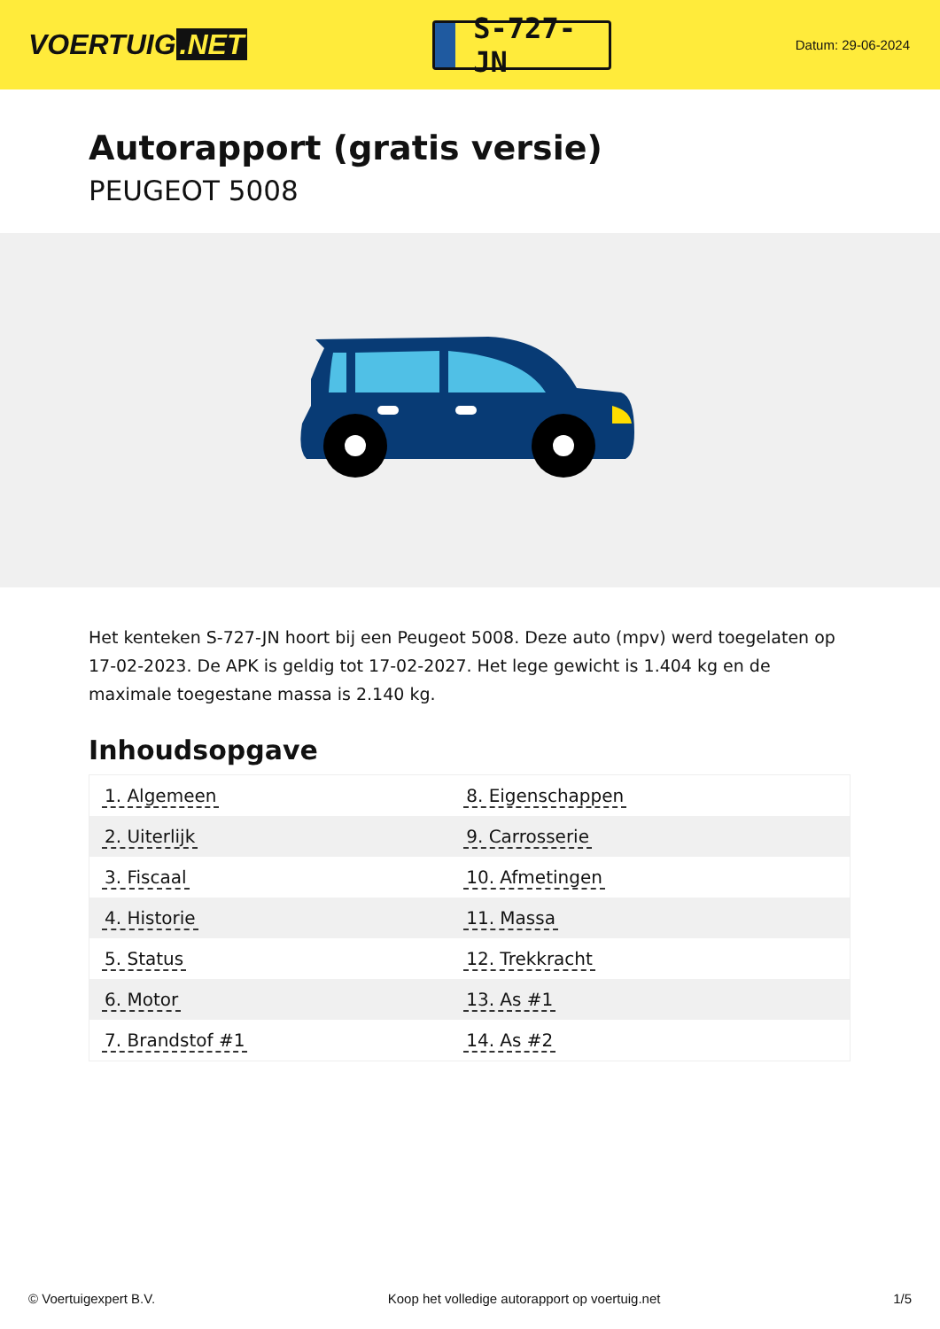VOERTUIG.NET
S-727-JN
Datum: 29-06-2024
Autorapport (gratis versie)
PEUGEOT 5008
Het kenteken S-727-JN hoort bij een Peugeot 5008. Deze auto (mpv) werd toegelaten op 17-02-2023. De APK is geldig tot 17-02-2027. Het lege gewicht is 1.404 kg en de maximale toegestane massa is 2.140 kg.
Inhoudsopgave
| 1. Algemeen | 8. Eigenschappen |
| 2. Uiterlijk | 9. Carrosserie |
| 3. Fiscaal | 10. Afmetingen |
| 4. Historie | 11. Massa |
| 5. Status | 12. Trekkracht |
| 6. Motor | 13. As #1 |
| 7. Brandstof #1 | 14. As #2 |
© Voertuigexpert B.V. Koop het volledige autorapport op voertuig.net 1/5